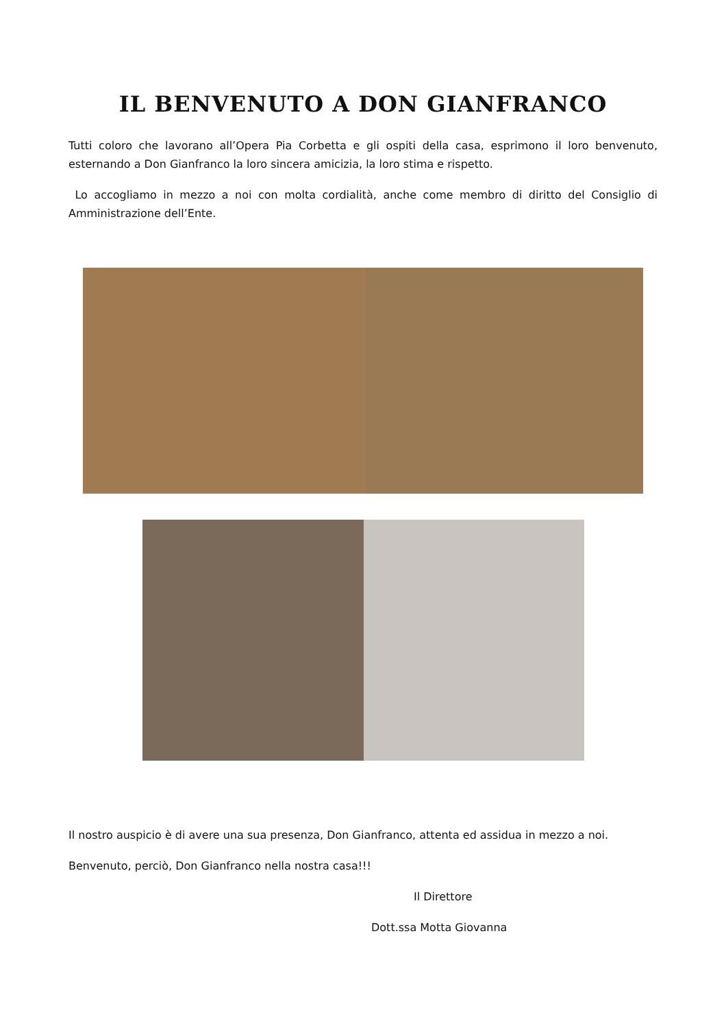IL BENVENUTO A DON GIANFRANCO
Tutti coloro che lavorano all’Opera Pia Corbetta e gli ospiti della casa, esprimono il loro benvenuto, esternando a Don Gianfranco la loro sincera amicizia, la loro stima e rispetto.
Lo accogliamo in mezzo a noi con molta cordialità, anche come membro di diritto del Consiglio di Amministrazione dell’Ente.
Il nostro auspicio è di avere una sua presenza, Don Gianfranco, attenta ed assidua in mezzo a noi.
Benvenuto, perciò, Don Gianfranco nella nostra casa!!!
Il Direttore
Dott.ssa Motta Giovanna